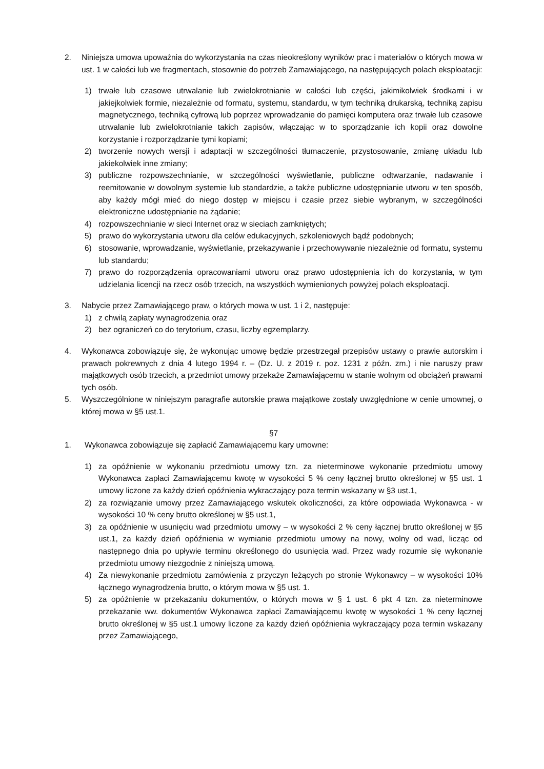2. Niniejsza umowa upoważnia do wykorzystania na czas nieokreślony wyników prac i materiałów o których mowa w ust. 1 w całości lub we fragmentach, stosownie do potrzeb Zamawiającego, na następujących polach eksploatacji:
1) trwałe lub czasowe utrwalanie lub zwielokrotnianie w całości lub części, jakimikolwiek środkami i w jakiejkolwiek formie, niezależnie od formatu, systemu, standardu, w tym techniką drukarską, techniką zapisu magnetycznego, techniką cyfrową lub poprzez wprowadzanie do pamięci komputera oraz trwałe lub czasowe utrwalanie lub zwielokrotnianie takich zapisów, włączając w to sporządzanie ich kopii oraz dowolne korzystanie i rozporządzanie tymi kopiami;
2) tworzenie nowych wersji i adaptacji w szczególności tłumaczenie, przystosowanie, zmianę układu lub jakiekolwiek inne zmiany;
3) publiczne rozpowszechnianie, w szczególności wyświetlanie, publiczne odtwarzanie, nadawanie i reemitowanie w dowolnym systemie lub standardzie, a także publiczne udostępnianie utworu w ten sposób, aby każdy mógł mieć do niego dostęp w miejscu i czasie przez siebie wybranym, w szczególności elektroniczne udostępnianie na żądanie;
4) rozpowszechnianie w sieci Internet oraz w sieciach zamkniętych;
5) prawo do wykorzystania utworu dla celów edukacyjnych, szkoleniowych bądź podobnych;
6) stosowanie, wprowadzanie, wyświetlanie, przekazywanie i przechowywanie niezależnie od formatu, systemu lub standardu;
7) prawo do rozporządzenia opracowaniami utworu oraz prawo udostępnienia ich do korzystania, w tym udzielania licencji na rzecz osób trzecich, na wszystkich wymienionych powyżej polach eksploatacji.
3. Nabycie przez Zamawiającego praw, o których mowa w ust. 1 i 2, następuje:
1) z chwilą zapłaty wynagrodzenia oraz
2) bez ograniczeń co do terytorium, czasu, liczby egzemplarzy.
4. Wykonawca zobowiązuje się, że wykonując umowę będzie przestrzegał przepisów ustawy o prawie autorskim i prawach pokrewnych z dnia 4 lutego 1994 r. – (Dz. U. z 2019 r. poz. 1231 z późn. zm.) i nie naruszy praw majątkowych osób trzecich, a przedmiot umowy przekaże Zamawiającemu w stanie wolnym od obciążeń prawami tych osób.
5. Wyszczególnione w niniejszym paragrafie autorskie prawa majątkowe zostały uwzględnione w cenie umownej, o której mowa w §5 ust.1.
§7
1. Wykonawca zobowiązuje się zapłacić Zamawiającemu kary umowne:
1) za opóźnienie w wykonaniu przedmiotu umowy tzn. za nieterminowe wykonanie przedmiotu umowy Wykonawca zapłaci Zamawiającemu kwotę w wysokości 5 % ceny łącznej brutto określonej w §5 ust. 1 umowy liczone za każdy dzień opóźnienia wykraczający poza termin wskazany w §3 ust.1,
2) za rozwiązanie umowy przez Zamawiającego wskutek okoliczności, za które odpowiada Wykonawca - w wysokości 10 % ceny brutto określonej w §5 ust.1,
3) za opóźnienie w usunięciu wad przedmiotu umowy – w wysokości 2 % ceny łącznej brutto określonej w §5 ust.1, za każdy dzień opóźnienia w wymianie przedmiotu umowy na nowy, wolny od wad, licząc od następnego dnia po upływie terminu określonego do usunięcia wad. Przez wady rozumie się wykonanie przedmiotu umowy niezgodnie z niniejszą umową.
4) Za niewykonanie przedmiotu zamówienia z przyczyn leżących po stronie Wykonawcy – w wysokości 10% łącznego wynagrodzenia brutto, o którym mowa w §5 ust. 1.
5) za opóźnienie w przekazaniu dokumentów, o których mowa w § 1 ust. 6 pkt 4 tzn. za nieterminowe przekazanie ww. dokumentów Wykonawca zapłaci Zamawiającemu kwotę w wysokości 1 % ceny łącznej brutto określonej w §5 ust.1 umowy liczone za każdy dzień opóźnienia wykraczający poza termin wskazany przez Zamawiającego,